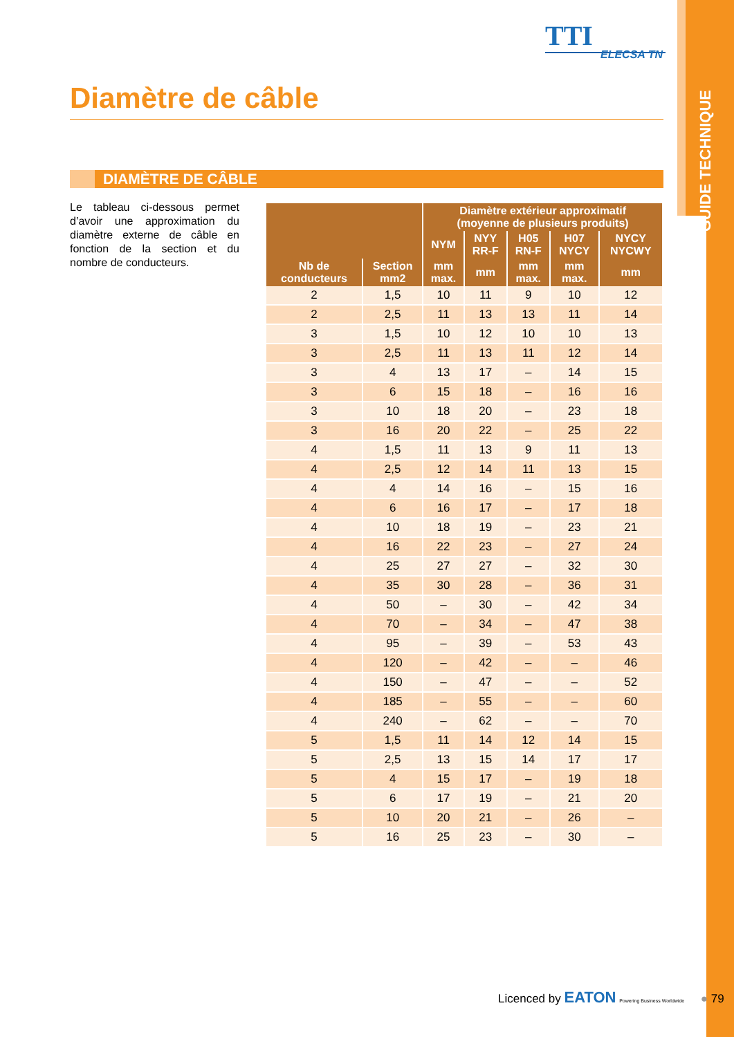GUIDE TECHNIQUE
TTI
ELECSA TN
Diamètre de câble
DIAMÈTRE DE CÂBLE
Le tableau ci-dessous permet d’avoir une approximation du diamètre externe de câble en fonction de la section et du nombre de conducteurs.
| | | Diamètre extérieur approximatif (moyenne de plusieurs produits) | | | | |
| --- | --- | --- | --- | --- | --- | --- |
| | | NYM | NYY RR-F | H05 RN-F | H07 NYCY | NYCY NYCWY |
| Nb de conducteurs | Section mm2 | mm max. | mm | mm max. | mm max. | mm |
| 2 | 1,5 | 10 | 11 | 9 | 10 | 12 |
| 2 | 2,5 | 11 | 13 | 13 | 11 | 14 |
| 3 | 1,5 | 10 | 12 | 10 | 10 | 13 |
| 3 | 2,5 | 11 | 13 | 11 | 12 | 14 |
| 3 | 4 | 13 | 17 | – | 14 | 15 |
| 3 | 6 | 15 | 18 | – | 16 | 16 |
| 3 | 10 | 18 | 20 | – | 23 | 18 |
| 3 | 16 | 20 | 22 | – | 25 | 22 |
| 4 | 1,5 | 11 | 13 | 9 | 11 | 13 |
| 4 | 2,5 | 12 | 14 | 11 | 13 | 15 |
| 4 | 4 | 14 | 16 | – | 15 | 16 |
| 4 | 6 | 16 | 17 | – | 17 | 18 |
| 4 | 10 | 18 | 19 | – | 23 | 21 |
| 4 | 16 | 22 | 23 | – | 27 | 24 |
| 4 | 25 | 27 | 27 | – | 32 | 30 |
| 4 | 35 | 30 | 28 | – | 36 | 31 |
| 4 | 50 | – | 30 | – | 42 | 34 |
| 4 | 70 | – | 34 | – | 47 | 38 |
| 4 | 95 | – | 39 | – | 53 | 43 |
| 4 | 120 | – | 42 | – | – | 46 |
| 4 | 150 | – | 47 | – | – | 52 |
| 4 | 185 | – | 55 | – | – | 60 |
| 4 | 240 | – | 62 | – | – | 70 |
| 5 | 1,5 | 11 | 14 | 12 | 14 | 15 |
| 5 | 2,5 | 13 | 15 | 14 | 17 | 17 |
| 5 | 4 | 15 | 17 | – | 19 | 18 |
| 5 | 6 | 17 | 19 | – | 21 | 20 |
| 5 | 10 | 20 | 21 | – | 26 | – |
| 5 | 16 | 25 | 23 | – | 30 | – |
Licenced by EATON Powering Business Worldwide ● 79